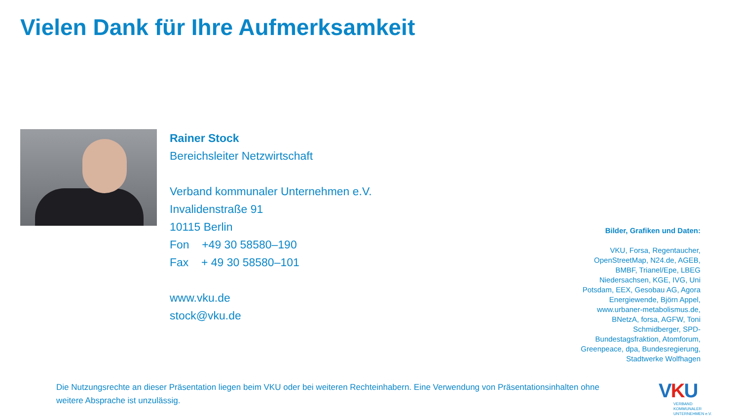Vielen Dank für Ihre Aufmerksamkeit
Rainer Stock
Bereichsleiter Netzwirtschaft
Verband kommunaler Unternehmen e.V.
Invalidenstraße 91
10115 Berlin
Fon +49 30 58580–190
Fax + 49 30 58580–101
www.vku.de
stock@vku.de
Bilder, Grafiken und Daten:
VKU, Forsa, Regentaucher, OpenStreetMap, N24.de, AGEB, BMBF, Trianel/Epe, LBEG Niedersachsen, KGE, IVG, Uni Potsdam, EEX, Gesobau AG, Agora Energiewende, Björn Appel, www.urbaner-metabolismus.de, BNetzA, forsa, AGFW, Toni Schmidberger, SPD-Bundestagsfraktion, Atomforum, Greenpeace, dpa, Bundesregierung, Stadtwerke Wolfhagen
Die Nutzungsrechte an dieser Präsentation liegen beim VKU oder bei weiteren Rechteinhabern. Eine Verwendung von Präsentationsinhalten ohne weitere Absprache ist unzulässig.
VKU
VERBAND KOMMUNALER UNTERNEHMEN e.V.